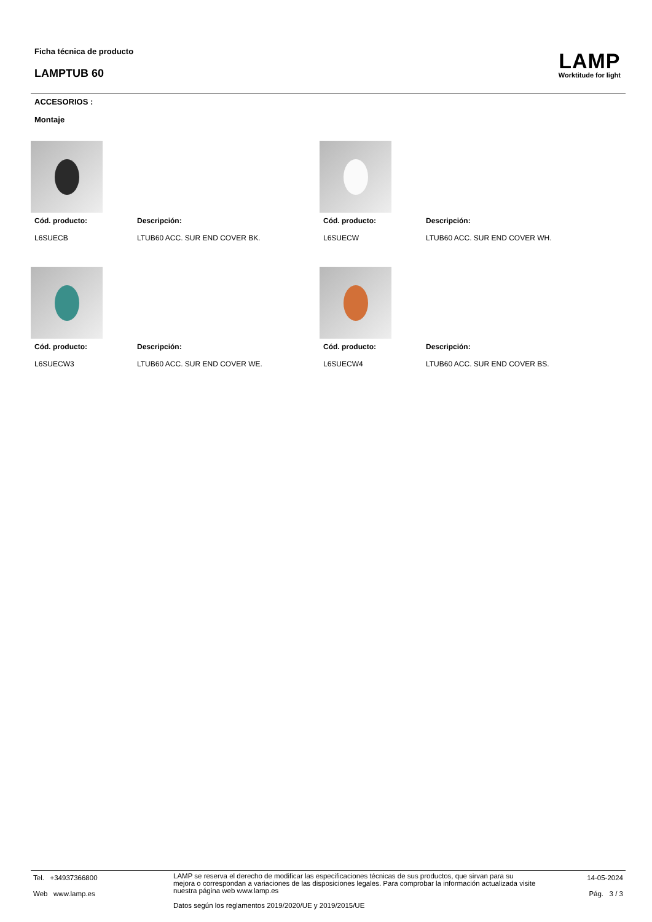Ficha técnica de producto
LAMPTUB 60
LAMP
Worktitude for light
ACCESORIOS :
Montaje
Cód. producto:
L6SUECB
Descripción:
LTUB60 ACC. SUR END COVER BK.
Cód. producto:
L6SUECW
Descripción:
LTUB60 ACC. SUR END COVER WH.
Cód. producto:
L6SUECW3
Descripción:
LTUB60 ACC. SUR END COVER WE.
Cód. producto:
L6SUECW4
Descripción:
LTUB60 ACC. SUR END COVER BS.
Tel. +34937366800
Web www.lamp.es
LAMP se reserva el derecho de modificar las especificaciones técnicas de sus productos, que sirvan para su mejora o correspondan a variaciones de las disposiciones legales. Para comprobar la información actualizada visite nuestra página web www.lamp.es
Datos según los reglamentos 2019/2020/UE y 2019/2015/UE
14-05-2024
Pág. 3 / 3